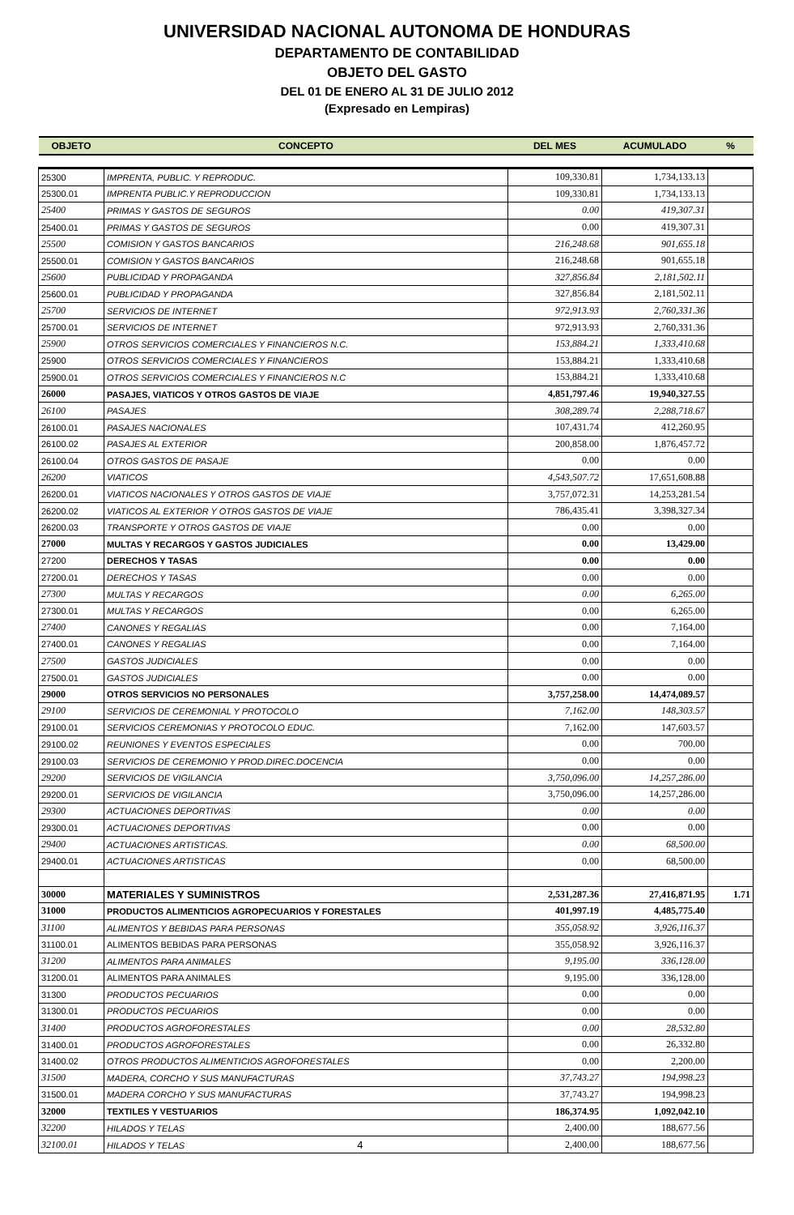UNIVERSIDAD NACIONAL AUTONOMA DE HONDURAS
DEPARTAMENTO DE CONTABILIDAD
OBJETO DEL GASTO
DEL 01 DE ENERO AL 31 DE JULIO 2012
(Expresado en Lempiras)
| OBJETO | CONCEPTO | DEL MES | ACUMULADO | % |
| --- | --- | --- | --- | --- |
| 25300 | IMPRENTA, PUBLIC. Y REPRODUC. | 109,330.81 | 1,734,133.13 | |
| 25300.01 | IMPRENTA PUBLIC.Y REPRODUCCION | 109,330.81 | 1,734,133.13 | |
| 25400 | PRIMAS Y GASTOS DE SEGUROS | 0.00 | 419,307.31 | |
| 25400.01 | PRIMAS Y GASTOS DE SEGUROS | 0.00 | 419,307.31 | |
| 25500 | COMISION Y GASTOS BANCARIOS | 216,248.68 | 901,655.18 | |
| 25500.01 | COMISION Y GASTOS BANCARIOS | 216,248.68 | 901,655.18 | |
| 25600 | PUBLICIDAD Y PROPAGANDA | 327,856.84 | 2,181,502.11 | |
| 25600.01 | PUBLICIDAD Y PROPAGANDA | 327,856.84 | 2,181,502.11 | |
| 25700 | SERVICIOS DE INTERNET | 972,913.93 | 2,760,331.36 | |
| 25700.01 | SERVICIOS DE INTERNET | 972,913.93 | 2,760,331.36 | |
| 25900 | OTROS SERVICIOS COMERCIALES Y FINANCIEROS N.C. | 153,884.21 | 1,333,410.68 | |
| 25900 | OTROS SERVICIOS COMERCIALES Y FINANCIEROS | 153,884.21 | 1,333,410.68 | |
| 25900.01 | OTROS SERVICIOS COMERCIALES Y FINANCIEROS N.C | 153,884.21 | 1,333,410.68 | |
| 26000 | PASAJES, VIATICOS Y OTROS GASTOS DE VIAJE | 4,851,797.46 | 19,940,327.55 | |
| 26100 | PASAJES | 308,289.74 | 2,288,718.67 | |
| 26100.01 | PASAJES NACIONALES | 107,431.74 | 412,260.95 | |
| 26100.02 | PASAJES AL EXTERIOR | 200,858.00 | 1,876,457.72 | |
| 26100.04 | OTROS GASTOS DE PASAJE | 0.00 | 0.00 | |
| 26200 | VIATICOS | 4,543,507.72 | 17,651,608.88 | |
| 26200.01 | VIATICOS NACIONALES Y OTROS GASTOS DE VIAJE | 3,757,072.31 | 14,253,281.54 | |
| 26200.02 | VIATICOS AL EXTERIOR Y OTROS GASTOS DE VIAJE | 786,435.41 | 3,398,327.34 | |
| 26200.03 | TRANSPORTE Y OTROS GASTOS DE VIAJE | 0.00 | 0.00 | |
| 27000 | MULTAS Y RECARGOS Y GASTOS JUDICIALES | 0.00 | 13,429.00 | |
| 27200 | DERECHOS Y TASAS | 0.00 | 0.00 | |
| 27200.01 | DERECHOS Y TASAS | 0.00 | 0.00 | |
| 27300 | MULTAS Y RECARGOS | 0.00 | 6,265.00 | |
| 27300.01 | MULTAS Y RECARGOS | 0.00 | 6,265.00 | |
| 27400 | CANONES Y REGALIAS | 0.00 | 7,164.00 | |
| 27400.01 | CANONES Y REGALIAS | 0.00 | 7,164.00 | |
| 27500 | GASTOS JUDICIALES | 0.00 | 0.00 | |
| 27500.01 | GASTOS JUDICIALES | 0.00 | 0.00 | |
| 29000 | OTROS SERVICIOS NO PERSONALES | 3,757,258.00 | 14,474,089.57 | |
| 29100 | SERVICIOS DE CEREMONIAL Y PROTOCOLO | 7,162.00 | 148,303.57 | |
| 29100.01 | SERVICIOS CEREMONIAS Y PROTOCOLO EDUC. | 7,162.00 | 147,603.57 | |
| 29100.02 | REUNIONES Y EVENTOS ESPECIALES | 0.00 | 700.00 | |
| 29100.03 | SERVICIOS DE CEREMONIO Y PROD.DIREC.DOCENCIA | 0.00 | 0.00 | |
| 29200 | SERVICIOS DE VIGILANCIA | 3,750,096.00 | 14,257,286.00 | |
| 29200.01 | SERVICIOS DE VIGILANCIA | 3,750,096.00 | 14,257,286.00 | |
| 29300 | ACTUACIONES DEPORTIVAS | 0.00 | 0.00 | |
| 29300.01 | ACTUACIONES DEPORTIVAS | 0.00 | 0.00 | |
| 29400 | ACTUACIONES ARTISTICAS. | 0.00 | 68,500.00 | |
| 29400.01 | ACTUACIONES ARTISTICAS | 0.00 | 68,500.00 | |
| 30000 | MATERIALES Y SUMINISTROS | 2,531,287.36 | 27,416,871.95 | 1.71 |
| 31000 | PRODUCTOS ALIMENTICIOS AGROPECUARIOS Y FORESTALES | 401,997.19 | 4,485,775.40 | |
| 31100 | ALIMENTOS Y BEBIDAS PARA PERSONAS | 355,058.92 | 3,926,116.37 | |
| 31100.01 | ALIMENTOS BEBIDAS PARA PERSONAS | 355,058.92 | 3,926,116.37 | |
| 31200 | ALIMENTOS PARA ANIMALES | 9,195.00 | 336,128.00 | |
| 31200.01 | ALIMENTOS PARA ANIMALES | 9,195.00 | 336,128.00 | |
| 31300 | PRODUCTOS PECUARIOS | 0.00 | 0.00 | |
| 31300.01 | PRODUCTOS PECUARIOS | 0.00 | 0.00 | |
| 31400 | PRODUCTOS AGROFORESTALES | 0.00 | 28,532.80 | |
| 31400.01 | PRODUCTOS AGROFORESTALES | 0.00 | 26,332.80 | |
| 31400.02 | OTROS PRODUCTOS ALIMENTICIOS AGROFORESTALES | 0.00 | 2,200.00 | |
| 31500 | MADERA, CORCHO Y SUS MANUFACTURAS | 37,743.27 | 194,998.23 | |
| 31500.01 | MADERA CORCHO Y SUS MANUFACTURAS | 37,743.27 | 194,998.23 | |
| 32000 | TEXTILES Y VESTUARIOS | 186,374.95 | 1,092,042.10 | |
| 32200 | HILADOS Y TELAS | 2,400.00 | 188,677.56 | |
| 32100.01 | HILADOS Y TELAS 4 | 2,400.00 | 188,677.56 | |